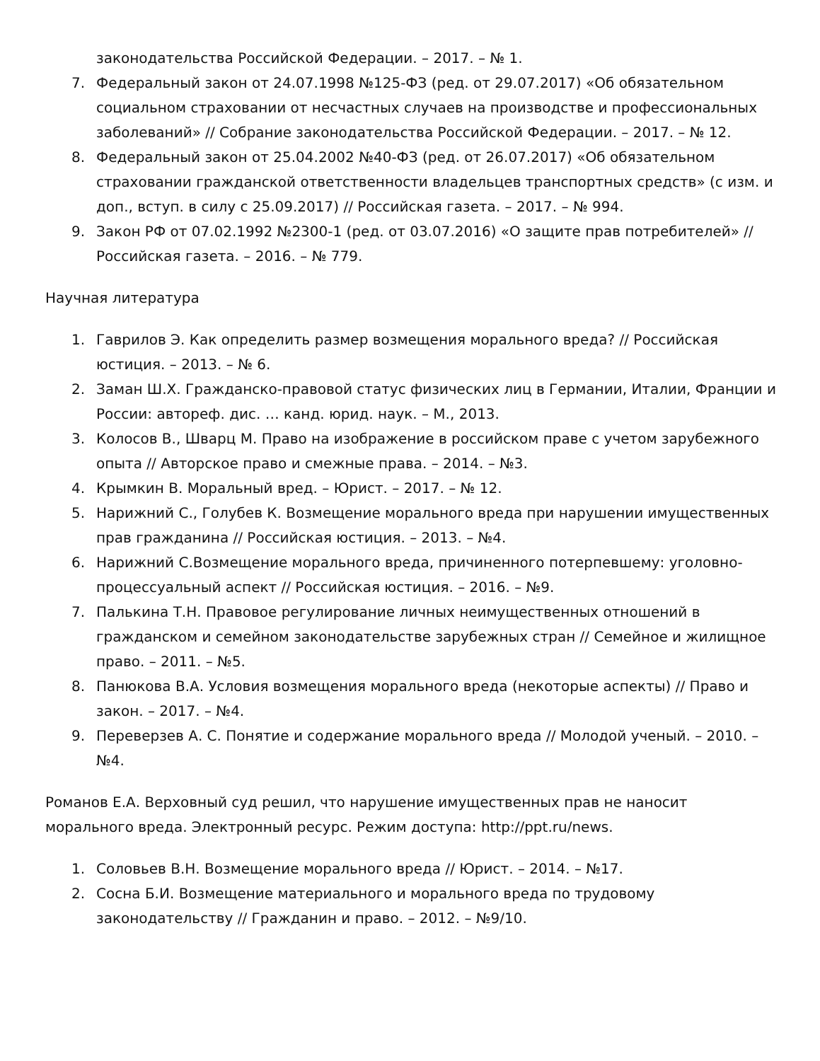законодательства Российской Федерации. – 2017. – № 1.
7. Федеральный закон от 24.07.1998 №125-ФЗ (ред. от 29.07.2017) «Об обязательном социальном страховании от несчастных случаев на производстве и профессиональных заболеваний» // Собрание законодательства Российской Федерации. – 2017. – № 12.
8. Федеральный закон от 25.04.2002 №40-ФЗ (ред. от 26.07.2017) «Об обязательном страховании гражданской ответственности владельцев транспортных средств» (с изм. и доп., вступ. в силу с 25.09.2017) // Российская газета. – 2017. – № 994.
9. Закон РФ от 07.02.1992 №2300-1 (ред. от 03.07.2016) «О защите прав потребителей» // Российская газета. – 2016. – № 779.
Научная литература
1. Гаврилов Э. Как определить размер возмещения морального вреда? // Российская юстиция. – 2013. – № 6.
2. Заман Ш.Х. Гражданско-правовой статус физических лиц в Германии, Италии, Франции и России: автореф. дис. … канд. юрид. наук. – М., 2013.
3. Колосов В., Шварц М. Право на изображение в российском праве с учетом зарубежного опыта // Авторское право и смежные права. – 2014. – №3.
4. Крымкин В. Моральный вред. – Юрист. – 2017. – № 12.
5. Нарижний С., Голубев К. Возмещение морального вреда при нарушении имущественных прав гражданина // Российская юстиция. – 2013. – №4.
6. Нарижний С.Возмещение морального вреда, причиненного потерпевшему: уголовно-процессуальный аспект // Российская юстиция. – 2016. – №9.
7. Палькина Т.Н. Правовое регулирование личных неимущественных отношений в гражданском и семейном законодательстве зарубежных стран // Семейное и жилищное право. – 2011. – №5.
8. Панюкова В.А. Условия возмещения морального вреда (некоторые аспекты) // Право и закон. – 2017. – №4.
9. Переверзев А. С. Понятие и содержание морального вреда // Молодой ученый. – 2010. – №4.
Романов Е.А. Верховный суд решил, что нарушение имущественных прав не наносит морального вреда. Электронный ресурс. Режим доступа: http://ppt.ru/news.
1. Соловьев В.Н. Возмещение морального вреда // Юрист. – 2014. – №17.
2. Сосна Б.И. Возмещение материального и морального вреда по трудовому законодательству // Гражданин и право. – 2012. – №9/10.